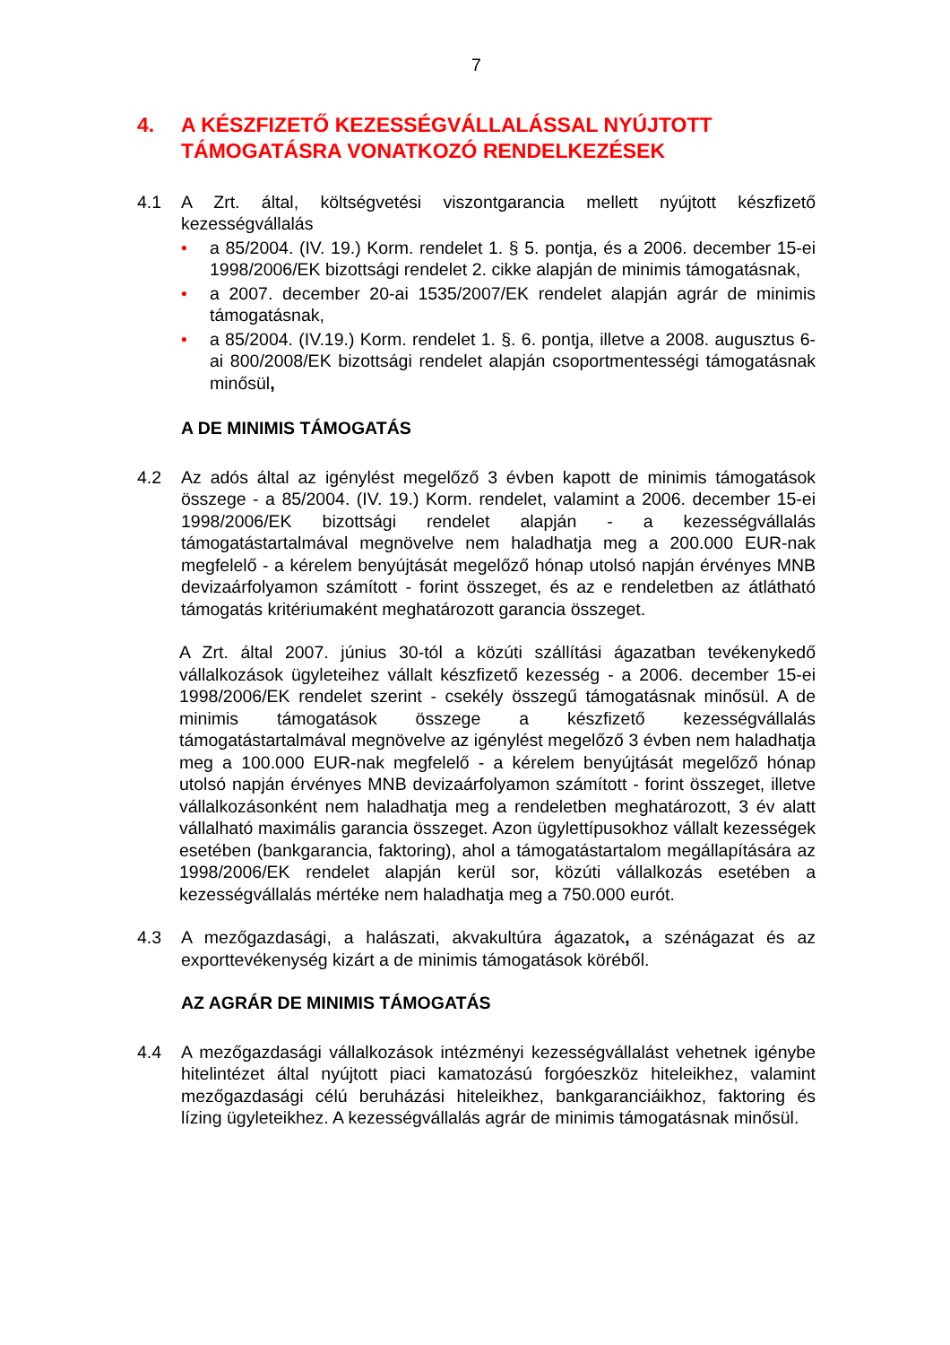7
4. A KÉSZFIZETŐ KEZESSÉGVÁLLALÁSSAL NYÚJTOTT
TÁMOGATÁSRA VONATKOZÓ RENDELKEZÉSEK
4.1 A Zrt. által, költségvetési viszontgarancia mellett nyújtott készfizető kezességvállalás
• a 85/2004. (IV. 19.) Korm. rendelet 1. § 5. pontja, és a 2006. december 15-ei 1998/2006/EK bizottsági rendelet 2. cikke alapján de minimis támogatásnak,
• a 2007. december 20-ai 1535/2007/EK rendelet alapján agrár de minimis támogatásnak,
• a 85/2004. (IV.19.) Korm. rendelet 1. §. 6. pontja, illetve a 2008. augusztus 6-ai 800/2008/EK bizottsági rendelet alapján csoportmentességi támogatásnak minősül,
A DE MINIMIS TÁMOGATÁS
4.2 Az adós által az igénylést megelőző 3 évben kapott de minimis támogatások összege - a 85/2004. (IV. 19.) Korm. rendelet, valamint a 2006. december 15-ei 1998/2006/EK bizottsági rendelet alapján - a kezességvállalás támogatástartalmával megnövelve nem haladhatja meg a 200.000 EUR-nak megfelelő - a kérelem benyújtását megelőző hónap utolsó napján érvényes MNB devizaárfolyamon számított - forint összeget, és az e rendeletben az átlátható támogatás kritériumaként meghatározott garancia összeget.
A Zrt. által 2007. június 30-tól a közúti szállítási ágazatban tevékenykedő vállalkozások ügyleteihez vállalt készfizető kezesség - a 2006. december 15-ei 1998/2006/EK rendelet szerint - csekély összegű támogatásnak minősül. A de minimis támogatások összege a készfizető kezességvállalás támogatástartalmával megnövelve az igénylést megelőző 3 évben nem haladhatja meg a 100.000 EUR-nak megfelelő - a kérelem benyújtását megelőző hónap utolsó napján érvényes MNB devizaárfolyamon számított - forint összeget, illetve vállalkozásonként nem haladhatja meg a rendeletben meghatározott, 3 év alatt vállalható maximális garancia összeget. Azon ügylettípusokhoz vállalt kezességek esetében (bankgarancia, faktoring), ahol a támogatástartalom megállapítására az 1998/2006/EK rendelet alapján kerül sor, közúti vállalkozás esetében a kezességvállalás mértéke nem haladhatja meg a 750.000 eurót.
4.3 A mezőgazdasági, a halászati, akvakultúra ágazatok, a szénágazat és az exporttevékenység kizárt a de minimis támogatások köréből.
AZ AGRÁR DE MINIMIS TÁMOGATÁS
4.4 A mezőgazdasági vállalkozások intézményi kezességvállalást vehetnek igénybe hitelintézet által nyújtott piaci kamatozású forgóeszköz hiteleikhez, valamint mezőgazdasági célú beruházási hiteleikhez, bankgaranciáikhoz, faktoring és lízing ügyleteikhez. A kezességvállalás agrár de minimis támogatásnak minősül.